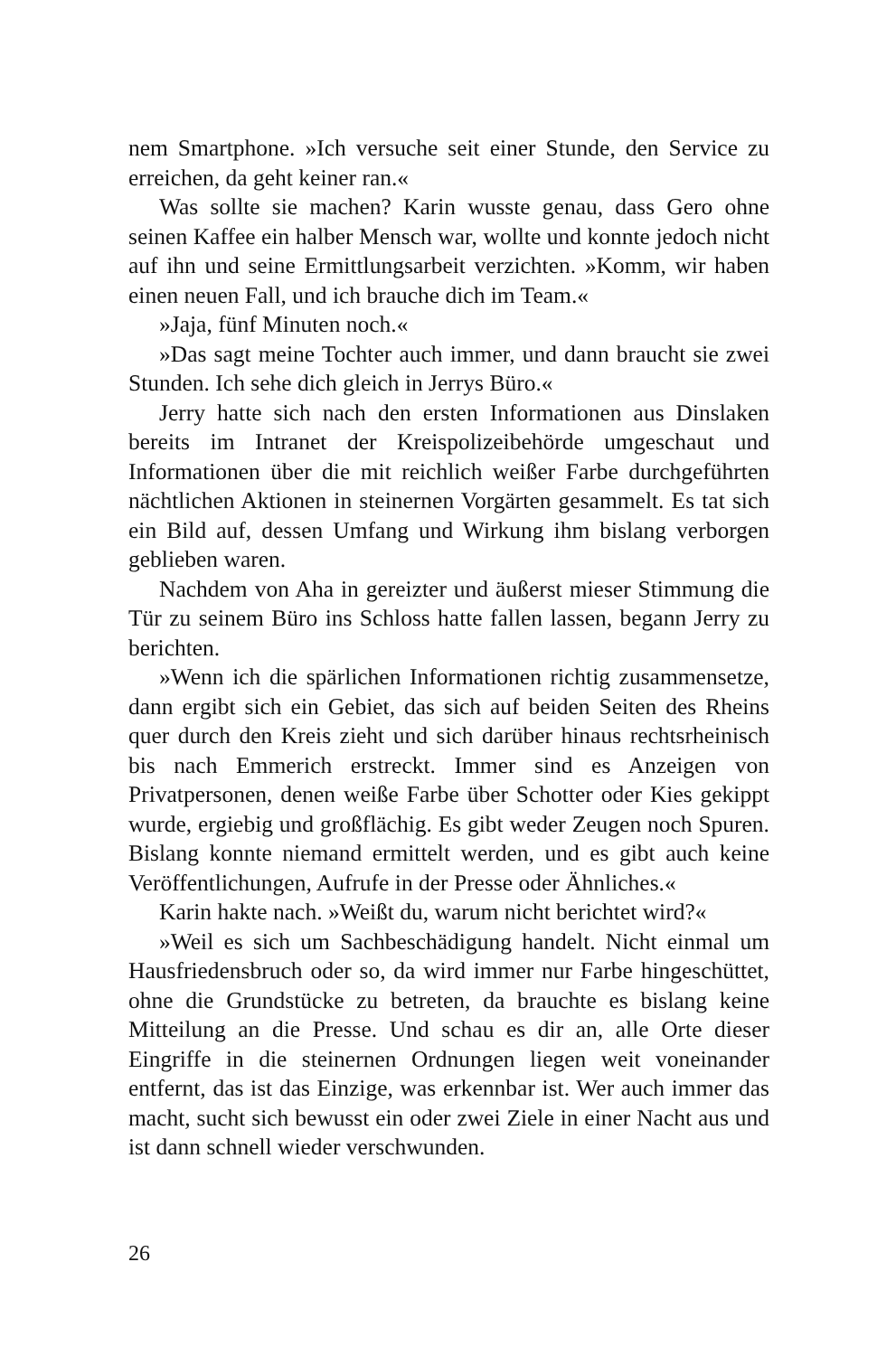nem Smartphone. »Ich versuche seit einer Stunde, den Service zu erreichen, da geht keiner ran.«
Was sollte sie machen? Karin wusste genau, dass Gero ohne seinen Kaffee ein halber Mensch war, wollte und konnte jedoch nicht auf ihn und seine Ermittlungsarbeit verzichten. »Komm, wir haben einen neuen Fall, und ich brauche dich im Team.«
»Jaja, fünf Minuten noch.«
»Das sagt meine Tochter auch immer, und dann braucht sie zwei Stunden. Ich sehe dich gleich in Jerrys Büro.«
Jerry hatte sich nach den ersten Informationen aus Dinslaken bereits im Intranet der Kreispolizeibehörde umgeschaut und Informationen über die mit reichlich weißer Farbe durchgeführten nächtlichen Aktionen in steinernen Vorgärten gesammelt. Es tat sich ein Bild auf, dessen Umfang und Wirkung ihm bislang verborgen geblieben waren.
Nachdem von Aha in gereizter und äußerst mieser Stimmung die Tür zu seinem Büro ins Schloss hatte fallen lassen, begann Jerry zu berichten.
»Wenn ich die spärlichen Informationen richtig zusammensetze, dann ergibt sich ein Gebiet, das sich auf beiden Seiten des Rheins quer durch den Kreis zieht und sich darüber hinaus rechtsrheinisch bis nach Emmerich erstreckt. Immer sind es Anzeigen von Privatpersonen, denen weiße Farbe über Schotter oder Kies gekippt wurde, ergiebig und großflächig. Es gibt weder Zeugen noch Spuren. Bislang konnte niemand ermittelt werden, und es gibt auch keine Veröffentlichungen, Aufrufe in der Presse oder Ähnliches.«
Karin hakte nach. »Weißt du, warum nicht berichtet wird?«
»Weil es sich um Sachbeschädigung handelt. Nicht einmal um Hausfriedensbruch oder so, da wird immer nur Farbe hingeschüttet, ohne die Grundstücke zu betreten, da brauchte es bislang keine Mitteilung an die Presse. Und schau es dir an, alle Orte dieser Eingriffe in die steinernen Ordnungen liegen weit voneinander entfernt, das ist das Einzige, was erkennbar ist. Wer auch immer das macht, sucht sich bewusst ein oder zwei Ziele in einer Nacht aus und ist dann schnell wieder verschwunden.
26